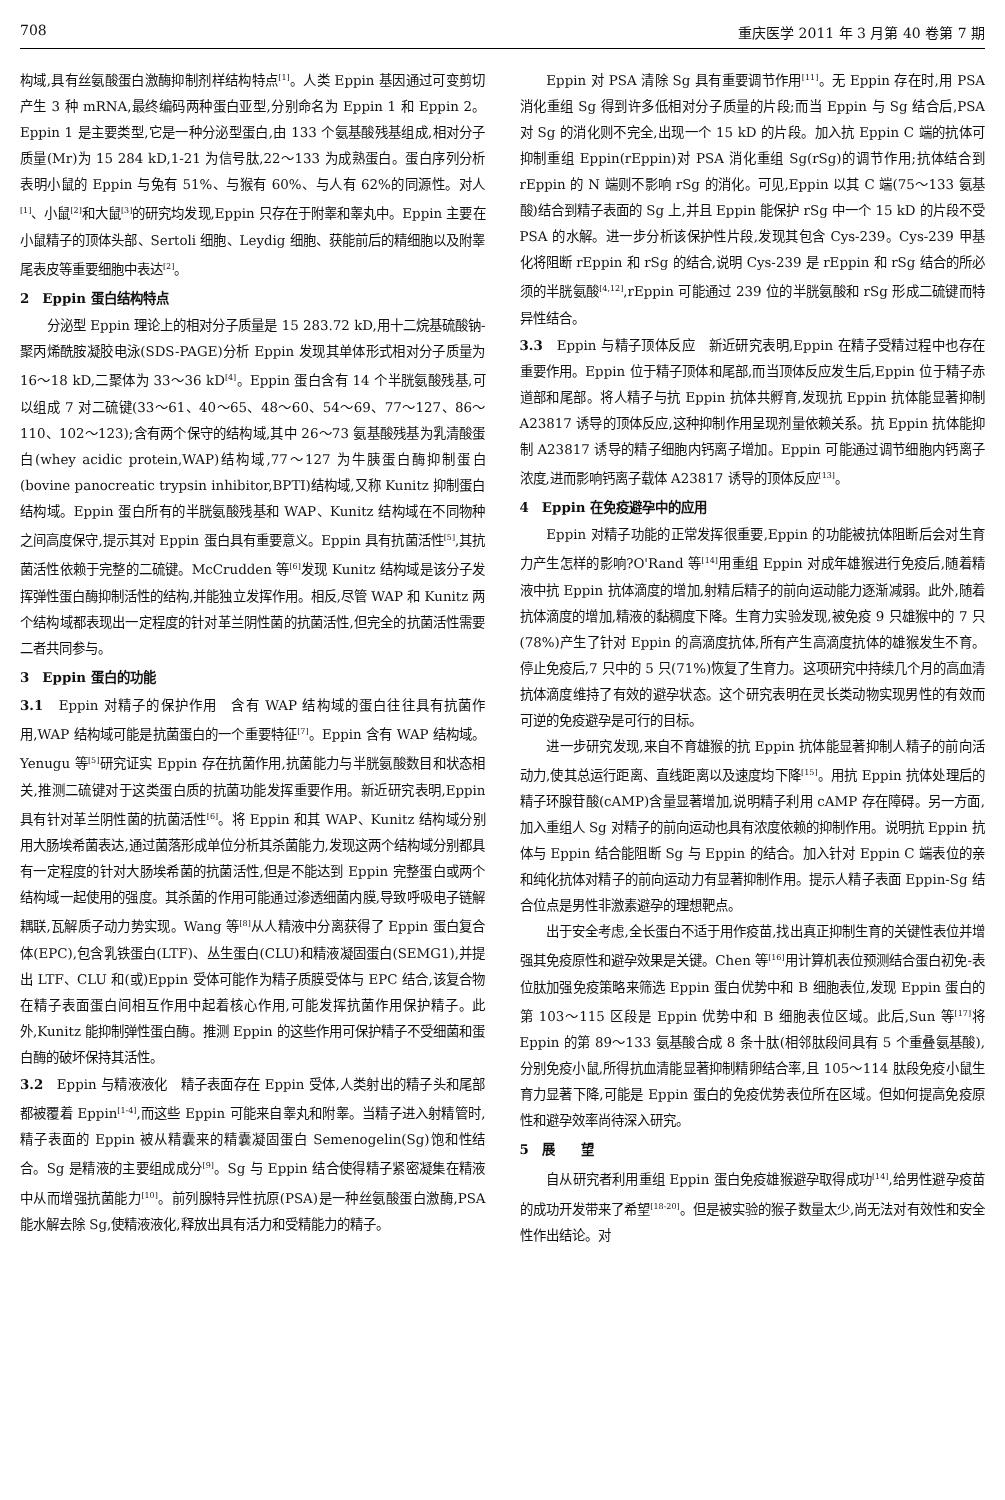708 重庆医学 2011 年 3 月第 40 卷第 7 期
构域,具有丝氨酸蛋白激酶抑制剂样结构特点<sup>[1]</sup>。人类 Eppin 基因通过可变剪切产生 3 种 mRNA,最终编码两种蛋白亚型,分别命名为 Eppin 1 和 Eppin 2。Eppin 1 是主要类型,它是一种分泌型蛋白,由 133 个氨基酸残基组成,相对分子质量(Mr)为 15 284 kD,1-21 为信号肽,22～133 为成熟蛋白。蛋白序列分析表明小鼠的 Eppin 与兔有 51%、与猴有 60%、与人有 62%的同源性。对人<sup>[1]</sup>、小鼠<sup>[2]</sup>和大鼠<sup>[3]</sup>的研究均发现,Eppin 只存在于附睾和睾丸中。Eppin 主要在小鼠精子的顶体头部、Sertoli 细胞、Leydig 细胞、获能前后的精细胞以及附睾尾表皮等重要细胞中表达<sup>[2]</sup>。
2　Eppin 蛋白结构特点
分泌型 Eppin 理论上的相对分子质量是 15 283.72 kD,用十二烷基硫酸钠-聚丙烯酰胺凝胶电泳(SDS-PAGE)分析 Eppin 发现其单体形式相对分子质量为 16～18 kD,二聚体为 33～36 kD<sup>[4]</sup>。Eppin 蛋白含有 14 个半胱氨酸残基,可以组成 7 对二硫键(33～61、40～65、48～60、54～69、77～127、86～110、102～123);含有两个保守的结构域,其中 26～73 氨基酸残基为乳清酸蛋白(whey acidic protein,WAP)结构域,77～127 为牛胰蛋白酶抑制蛋白(bovine panocreatic trypsin inhibitor,BPTI)结构域,又称 Kunitz 抑制蛋白结构域。Eppin 蛋白所有的半胱氨酸残基和 WAP、Kunitz 结构域在不同物种之间高度保守,提示其对 Eppin 蛋白具有重要意义。Eppin 具有抗菌活性<sup>[5]</sup>,其抗菌活性依赖于完整的二硫键。McCrudden 等<sup>[6]</sup>发现 Kunitz 结构域是该分子发挥弹性蛋白酶抑制活性的结构,并能独立发挥作用。相反,尽管 WAP 和 Kunitz 两个结构域都表现出一定程度的针对革兰阴性菌的抗菌活性,但完全的抗菌活性需要二者共同参与。
3　Eppin 蛋白的功能
3.1　Eppin 对精子的保护作用　含有 WAP 结构域的蛋白往往具有抗菌作用,WAP 结构域可能是抗菌蛋白的一个重要特征<sup>[7]</sup>。Eppin 含有 WAP 结构域。Yenugu 等<sup>[5]</sup>研究证实 Eppin 存在抗菌作用,抗菌能力与半胱氨酸数目和状态相关,推测二硫键对于这类蛋白质的抗菌功能发挥重要作用。新近研究表明,Eppin 具有针对革兰阴性菌的抗菌活性<sup>[6]</sup>。将 Eppin 和其 WAP、Kunitz 结构域分别用大肠埃希菌表达,通过菌落形成单位分析其杀菌能力,发现这两个结构域分别都具有一定程度的针对大肠埃希菌的抗菌活性,但是不能达到 Eppin 完整蛋白或两个结构域一起使用的强度。其杀菌的作用可能通过渗透细菌内膜,导致呼吸电子链解耦联,瓦解质子动力势实现。Wang 等<sup>[8]</sup>从人精液中分离获得了 Eppin 蛋白复合体(EPC),包含乳铁蛋白(LTF)、丛生蛋白(CLU)和精液凝固蛋白(SEMG1),并提出 LTF、CLU 和(或)Eppin 受体可能作为精子质膜受体与 EPC 结合,该复合物在精子表面蛋白间相互作用中起着核心作用,可能发挥抗菌作用保护精子。此外,Kunitz 能抑制弹性蛋白酶。推测 Eppin 的这些作用可保护精子不受细菌和蛋白酶的破坏保持其活性。
3.2　Eppin 与精液液化　精子表面存在 Eppin 受体,人类射出的精子头和尾部都被覆着 Eppin<sup>[1-4]</sup>,而这些 Eppin 可能来自睾丸和附睾。当精子进入射精管时,精子表面的 Eppin 被从精囊来的精囊凝固蛋白 Semenogelin(Sg)饱和性结合。Sg 是精液的主要组成成分<sup>[9]</sup>。Sg 与 Eppin 结合使得精子紧密凝集在精液中从而增强抗菌能力<sup>[10]</sup>。前列腺特异性抗原(PSA)是一种丝氨酸蛋白激酶,PSA 能水解去除 Sg,使精液液化,释放出具有活力和受精能力的精子。
Eppin 对 PSA 清除 Sg 具有重要调节作用<sup>[11]</sup>。无 Eppin 存在时,用 PSA 消化重组 Sg 得到许多低相对分子质量的片段;而当 Eppin 与 Sg 结合后,PSA 对 Sg 的消化则不完全,出现一个 15 kD 的片段。加入抗 Eppin C 端的抗体可抑制重组 Eppin(rEppin)对 PSA 消化重组 Sg(rSg)的调节作用;抗体结合到 rEppin 的 N 端则不影响 rSg 的消化。可见,Eppin 以其 C 端(75～133 氨基酸)结合到精子表面的 Sg 上,并且 Eppin 能保护 rSg 中一个 15 kD 的片段不受 PSA 的水解。进一步分析该保护性片段,发现其包含 Cys-239。Cys-239 甲基化将阻断 rEppin 和 rSg 的结合,说明 Cys-239 是 rEppin 和 rSg 结合的所必须的半胱氨酸<sup>[4,12]</sup>,rEppin 可能通过 239 位的半胱氨酸和 rSg 形成二硫键而特异性结合。
3.3　Eppin 与精子顶体反应　新近研究表明,Eppin 在精子受精过程中也存在重要作用。Eppin 位于精子顶体和尾部,而当顶体反应发生后,Eppin 位于精子赤道部和尾部。将人精子与抗 Eppin 抗体共孵育,发现抗 Eppin 抗体能显著抑制 A23817 诱导的顶体反应,这种抑制作用呈现剂量依赖关系。抗 Eppin 抗体能抑制 A23817 诱导的精子细胞内钙离子增加。Eppin 可能通过调节细胞内钙离子浓度,进而影响钙离子载体 A23817 诱导的顶体反应<sup>[13]</sup>。
4　Eppin 在免疫避孕中的应用
Eppin 对精子功能的正常发挥很重要,Eppin 的功能被抗体阻断后会对生育力产生怎样的影响?O'Rand 等<sup>[14]</sup>用重组 Eppin 对成年雄猴进行免疫后,随着精液中抗 Eppin 抗体滴度的增加,射精后精子的前向运动能力逐渐减弱。此外,随着抗体滴度的增加,精液的黏稠度下降。生育力实验发现,被免疫 9 只雄猴中的 7 只(78%)产生了针对 Eppin 的高滴度抗体,所有产生高滴度抗体的雄猴发生不育。停止免疫后,7 只中的 5 只(71%)恢复了生育力。这项研究中持续几个月的高血清抗体滴度维持了有效的避孕状态。这个研究表明在灵长类动物实现男性的有效而可逆的免疫避孕是可行的目标。
进一步研究发现,来自不育雄猴的抗 Eppin 抗体能显著抑制人精子的前向活动力,使其总运行距离、直线距离以及速度均下降<sup>[15]</sup>。用抗 Eppin 抗体处理后的精子环腺苷酸(cAMP)含量显著增加,说明精子利用 cAMP 存在障碍。另一方面,加入重组人 Sg 对精子的前向运动也具有浓度依赖的抑制作用。说明抗 Eppin 抗体与 Eppin 结合能阻断 Sg 与 Eppin 的结合。加入针对 Eppin C 端表位的亲和纯化抗体对精子的前向运动力有显著抑制作用。提示人精子表面 Eppin-Sg 结合位点是男性非激素避孕的理想靶点。
出于安全考虑,全长蛋白不适于用作疫苗,找出真正抑制生育的关键性表位并增强其免疫原性和避孕效果是关键。Chen 等<sup>[16]</sup>用计算机表位预测结合蛋白初免-表位肽加强免疫策略来筛选 Eppin 蛋白优势中和 B 细胞表位,发现 Eppin 蛋白的第 103～115 区段是 Eppin 优势中和 B 细胞表位区域。此后,Sun 等<sup>[17]</sup>将 Eppin 的第 89～133 氨基酸合成 8 条十肽(相邻肽段间具有 5 个重叠氨基酸),分别免疫小鼠,所得抗血清能显著抑制精卵结合率,且 105～114 肽段免疫小鼠生育力显著下降,可能是 Eppin 蛋白的免疫优势表位所在区域。但如何提高免疫原性和避孕效率尚待深入研究。
5　展　　望
自从研究者利用重组 Eppin 蛋白免疫雄猴避孕取得成功<sup>[14]</sup>,给男性避孕疫苗的成功开发带来了希望<sup>[18-20]</sup>。但是被实验的猴子数量太少,尚无法对有效性和安全性作出结论。对